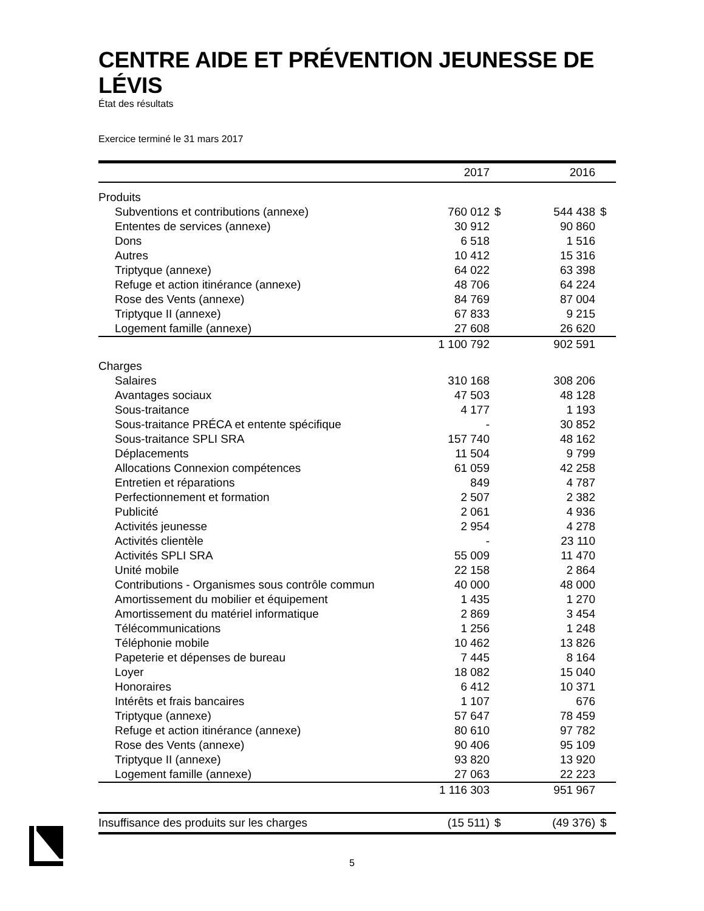CENTRE AIDE ET PRÉVENTION JEUNESSE DE LÉVIS
État des résultats
Exercice terminé le 31 mars 2017
| | 2017 | | 2016 | |
| --- | --- | --- | --- | --- |
| Produits | | | | |
| Subventions et contributions (annexe) | 760 012 | $ | 544 438 | $ |
| Ententes de services (annexe) | 30 912 | | 90 860 | |
| Dons | 6 518 | | 1 516 | |
| Autres | 10 412 | | 15 316 | |
| Triptyque (annexe) | 64 022 | | 63 398 | |
| Refuge et action itinérance (annexe) | 48 706 | | 64 224 | |
| Rose des Vents (annexe) | 84 769 | | 87 004 | |
| Triptyque II (annexe) | 67 833 | | 9 215 | |
| Logement famille (annexe) | 27 608 | | 26 620 | |
| | 1 100 792 | | 902 591 | |
| Charges | | | | |
| Salaires | 310 168 | | 308 206 | |
| Avantages sociaux | 47 503 | | 48 128 | |
| Sous-traitance | 4 177 | | 1 193 | |
| Sous-traitance PRÉCA et entente spécifique | - | | 30 852 | |
| Sous-traitance SPLI SRA | 157 740 | | 48 162 | |
| Déplacements | 11 504 | | 9 799 | |
| Allocations Connexion compétences | 61 059 | | 42 258 | |
| Entretien et réparations | 849 | | 4 787 | |
| Perfectionnement et formation | 2 507 | | 2 382 | |
| Publicité | 2 061 | | 4 936 | |
| Activités jeunesse | 2 954 | | 4 278 | |
| Activités clientèle | - | | 23 110 | |
| Activités SPLI SRA | 55 009 | | 11 470 | |
| Unité mobile | 22 158 | | 2 864 | |
| Contributions - Organismes sous contrôle commun | 40 000 | | 48 000 | |
| Amortissement du mobilier et équipement | 1 435 | | 1 270 | |
| Amortissement du matériel informatique | 2 869 | | 3 454 | |
| Télécommunications | 1 256 | | 1 248 | |
| Téléphonie mobile | 10 462 | | 13 826 | |
| Papeterie et dépenses de bureau | 7 445 | | 8 164 | |
| Loyer | 18 082 | | 15 040 | |
| Honoraires | 6 412 | | 10 371 | |
| Intérêts et frais bancaires | 1 107 | | 676 | |
| Triptyque (annexe) | 57 647 | | 78 459 | |
| Refuge et action itinérance (annexe) | 80 610 | | 97 782 | |
| Rose des Vents (annexe) | 90 406 | | 95 109 | |
| Triptyque II (annexe) | 93 820 | | 13 920 | |
| Logement famille (annexe) | 27 063 | | 22 223 | |
| | 1 116 303 | | 951 967 | |
| Insuffisance des produits sur les charges | (15 511) | $ | (49 376) | $ |
5